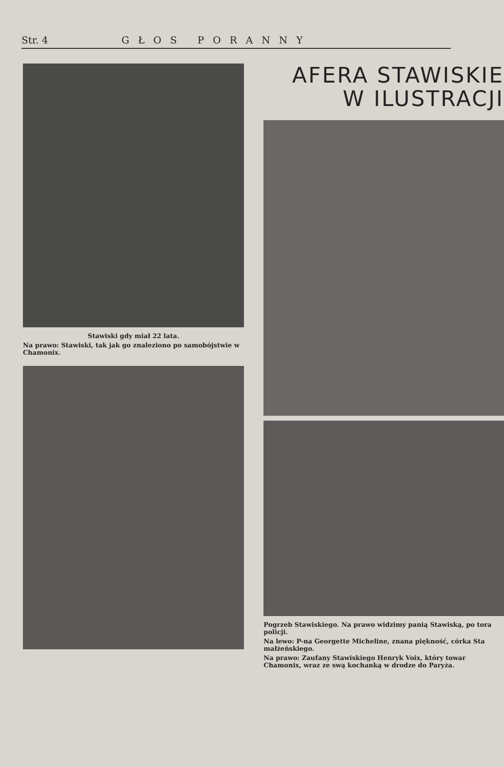Str. 4 GŁOS PORANNY
Stawiski gdy miał 22 lata.
Na prawo: Stawiski, tak jak go znaleziono po samobójstwie w Chamonix.
AFERA STAWISKIE
W ILUSTRACJI
Pogrzeb Stawiskiego. Na prawo widzimy panią Stawiską, po tora policji.
Na lewo: P-na Georgette Micheline, znana piękność, córka Sta małżeńskiego.
Na prawo: Zaufany Stawiskiego Henryk Voix, który towar Chamonix, wraz ze swą kochanką w drodze do Paryża.